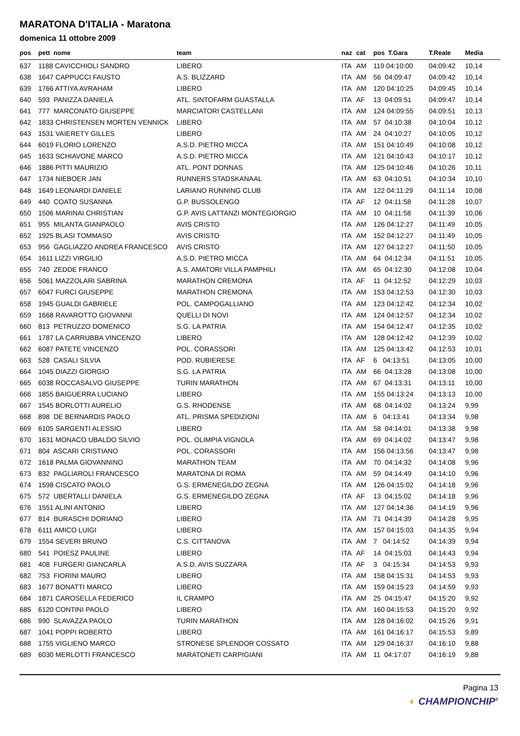MARATONA D'ITALIA - Maratona
domenica 11 ottobre 2009
| pos | pett nome | team | naz | cat | pos T.Gara | T.Reale | Media |
| --- | --- | --- | --- | --- | --- | --- | --- |
| 637 | 1188 CAVICCHIOLI SANDRO | LIBERO | ITA | AM | 119 04:10:00 | 04:09:42 | 10,14 |
| 638 | 1647 CAPPUCCI FAUSTO | A.S. BLIZZARD | ITA | AM | 56 04:09:47 | 04:09:42 | 10,14 |
| 639 | 1766 ATTIYA AVRAHAM | LIBERO | ITA | AM | 120 04:10:25 | 04:09:45 | 10,14 |
| 640 | 593 PANIZZA DANIELA | ATL. SINTOFARM GUASTALLA | ITA | AF | 13 04:09:51 | 04:09:47 | 10,14 |
| 641 | 777 MARCONATO GIUSEPPE | MARCIATORI CASTELLANI | ITA | AM | 124 04:09:55 | 04:09:51 | 10,13 |
| 642 | 1833 CHRISTENSEN MORTEN VENNICK | LIBERO | ITA | AM | 57 04:10:38 | 04:10:04 | 10,12 |
| 643 | 1531 VAIERETY GILLES | LIBERO | ITA | AM | 24 04:10:27 | 04:10:05 | 10,12 |
| 644 | 6019 FLORIO LORENZO | A.S.D. PIETRO MICCA | ITA | AM | 151 04:10:49 | 04:10:08 | 10,12 |
| 645 | 1633 SCHIAVONE MARCO | A.S.D. PIETRO MICCA | ITA | AM | 121 04:10:43 | 04:10:17 | 10,12 |
| 646 | 1886 PITTI MAURIZIO | ATL. PONT DONNAS | ITA | AM | 125 04:10:46 | 04:10:26 | 10,11 |
| 647 | 1734 NIEBOER JAN | RUNNERS STADSKANAAL | ITA | AM | 63 04:10:51 | 04:10:34 | 10,10 |
| 648 | 1649 LEONARDI DANIELE | LARIANO RUNNING CLUB | ITA | AM | 122 04:11:29 | 04:11:14 | 10,08 |
| 649 | 440 COATO SUSANNA | G.P. BUSSOLENGO | ITA | AF | 12 04:11:58 | 04:11:28 | 10,07 |
| 650 | 1506 MARINAI CHRISTIAN | G.P. AVIS LATTANZI MONTEGIORGIO | ITA | AM | 10 04:11:58 | 04:11:39 | 10,06 |
| 651 | 955 MILANTA GIANPAOLO | AVIS CRISTO | ITA | AM | 126 04:12:27 | 04:11:49 | 10,05 |
| 652 | 1925 BLASI TOMMASO | AVIS CRISTO | ITA | AM | 152 04:12:27 | 04:11:49 | 10,05 |
| 653 | 956 GAGLIAZZO ANDREA FRANCESCO | AVIS CRISTO | ITA | AM | 127 04:12:27 | 04:11:50 | 10,05 |
| 654 | 1611 LIZZI VIRGILIO | A.S.D. PIETRO MICCA | ITA | AM | 64 04:12:34 | 04:11:51 | 10,05 |
| 655 | 740 ZEDDE FRANCO | A.S. AMATORI VILLA PAMPHILI | ITA | AM | 65 04:12:30 | 04:12:08 | 10,04 |
| 656 | 5061 MAZZOLARI SABRINA | MARATHON CREMONA | ITA | AF | 11 04:12:52 | 04:12:29 | 10,03 |
| 657 | 6047 FURCI GIUSEPPE | MARATHON CREMONA | ITA | AM | 153 04:12:53 | 04:12:30 | 10,03 |
| 658 | 1945 GUALDI GABRIELE | POL. CAMPOGALLIANO | ITA | AM | 123 04:12:42 | 04:12:34 | 10,02 |
| 659 | 1668 RAVAROTTO GIOVANNI | QUELLI DI NOVI | ITA | AM | 124 04:12:57 | 04:12:34 | 10,02 |
| 660 | 813 PETRUZZO DOMENICO | S.G. LA PATRIA | ITA | AM | 154 04:12:47 | 04:12:35 | 10,02 |
| 661 | 1787 LA CARRUBBA VINCENZO | LIBERO | ITA | AM | 128 04:12:42 | 04:12:39 | 10,02 |
| 662 | 6087 PATETE VINCENZO | POL. CORASSORI | ITA | AM | 125 04:13:42 | 04:12:53 | 10,01 |
| 663 | 528 CASALI SILVIA | POD. RUBIERESE | ITA | AF | 6 04:13:51 | 04:13:05 | 10,00 |
| 664 | 1045 DIAZZI GIORGIO | S.G. LA PATRIA | ITA | AM | 66 04:13:28 | 04:13:08 | 10,00 |
| 665 | 6038 ROCCASALVO GIUSEPPE | TURIN MARATHON | ITA | AM | 67 04:13:31 | 04:13:11 | 10,00 |
| 666 | 1855 BAIGUERRA LUCIANO | LIBERO | ITA | AM | 155 04:13:24 | 04:13:13 | 10,00 |
| 667 | 1545 BORLOTTI AURELIO | G.S. RHODENSE | ITA | AM | 68 04:14:02 | 04:13:24 | 9,99 |
| 668 | 898 DE BERNARDIS PAOLO | ATL. PRISMA SPEDIZIONI | ITA | AM | 6 04:13:41 | 04:13:34 | 9,98 |
| 669 | 6105 SARGENTI ALESSIO | LIBERO | ITA | AM | 58 04:14:01 | 04:13:38 | 9,98 |
| 670 | 1631 MONACO UBALDO SILVIO | POL. OLIMPIA VIGNOLA | ITA | AM | 69 04:14:02 | 04:13:47 | 9,98 |
| 671 | 804 ASCARI CRISTIANO | POL. CORASSORI | ITA | AM | 156 04:13:56 | 04:13:47 | 9,98 |
| 672 | 1618 PALMA GIOVANNINO | MARATHON TEAM | ITA | AM | 70 04:14:32 | 04:14:08 | 9,96 |
| 673 | 832 PAGLIAROLI FRANCESCO | MARATONA DI ROMA | ITA | AM | 59 04:14:49 | 04:14:10 | 9,96 |
| 674 | 1598 CISCATO PAOLO | G.S. ERMENEGILDO ZEGNA | ITA | AM | 126 04:15:02 | 04:14:18 | 9,96 |
| 675 | 572 UBERTALLI DANIELA | G.S. ERMENEGILDO ZEGNA | ITA | AF | 13 04:15:02 | 04:14:18 | 9,96 |
| 676 | 1551 ALINI ANTONIO | LIBERO | ITA | AM | 127 04:14:36 | 04:14:19 | 9,96 |
| 677 | 814 BURASCHI DORIANO | LIBERO | ITA | AM | 71 04:14:39 | 04:14:28 | 9,95 |
| 678 | 6111 AMICO LUIGI | LIBERO | ITA | AM | 157 04:15:03 | 04:14:35 | 9,94 |
| 679 | 1554 SEVERI BRUNO | C.S. CITTANOVA | ITA | AM | 7 04:14:52 | 04:14:39 | 9,94 |
| 680 | 541 POIESZ PAULINE | LIBERO | ITA | AF | 14 04:15:03 | 04:14:43 | 9,94 |
| 681 | 408 FURGERI GIANCARLA | A.S.D. AVIS SUZZARA | ITA | AF | 3 04:15:34 | 04:14:53 | 9,93 |
| 682 | 753 FIORINI MAURO | LIBERO | ITA | AM | 158 04:15:31 | 04:14:53 | 9,93 |
| 683 | 1677 BONATTI MARCO | LIBERO | ITA | AM | 159 04:15:23 | 04:14:59 | 9,93 |
| 684 | 1871 CAROSELLA FEDERICO | IL CRAMPO | ITA | AM | 25 04:15:47 | 04:15:20 | 9,92 |
| 685 | 6120 CONTINI PAOLO | LIBERO | ITA | AM | 160 04:15:53 | 04:15:20 | 9,92 |
| 686 | 990 SLAVAZZA PAOLO | TURIN MARATHON | ITA | AM | 128 04:16:02 | 04:15:26 | 9,91 |
| 687 | 1041 POPPI ROBERTO | LIBERO | ITA | AM | 161 04:16:17 | 04:15:53 | 9,89 |
| 688 | 1755 VIGLIENO MARCO | STRONESE SPLENDOR COSSATO | ITA | AM | 129 04:16:37 | 04:16:10 | 9,88 |
| 689 | 6030 MERLOTTI FRANCESCO | MARATONETI CARPIGIANI | ITA | AM | 11 04:17:07 | 04:16:19 | 9,88 |
Pagina 13
◐ CHAMPIONCHIP<sup>®</sup>